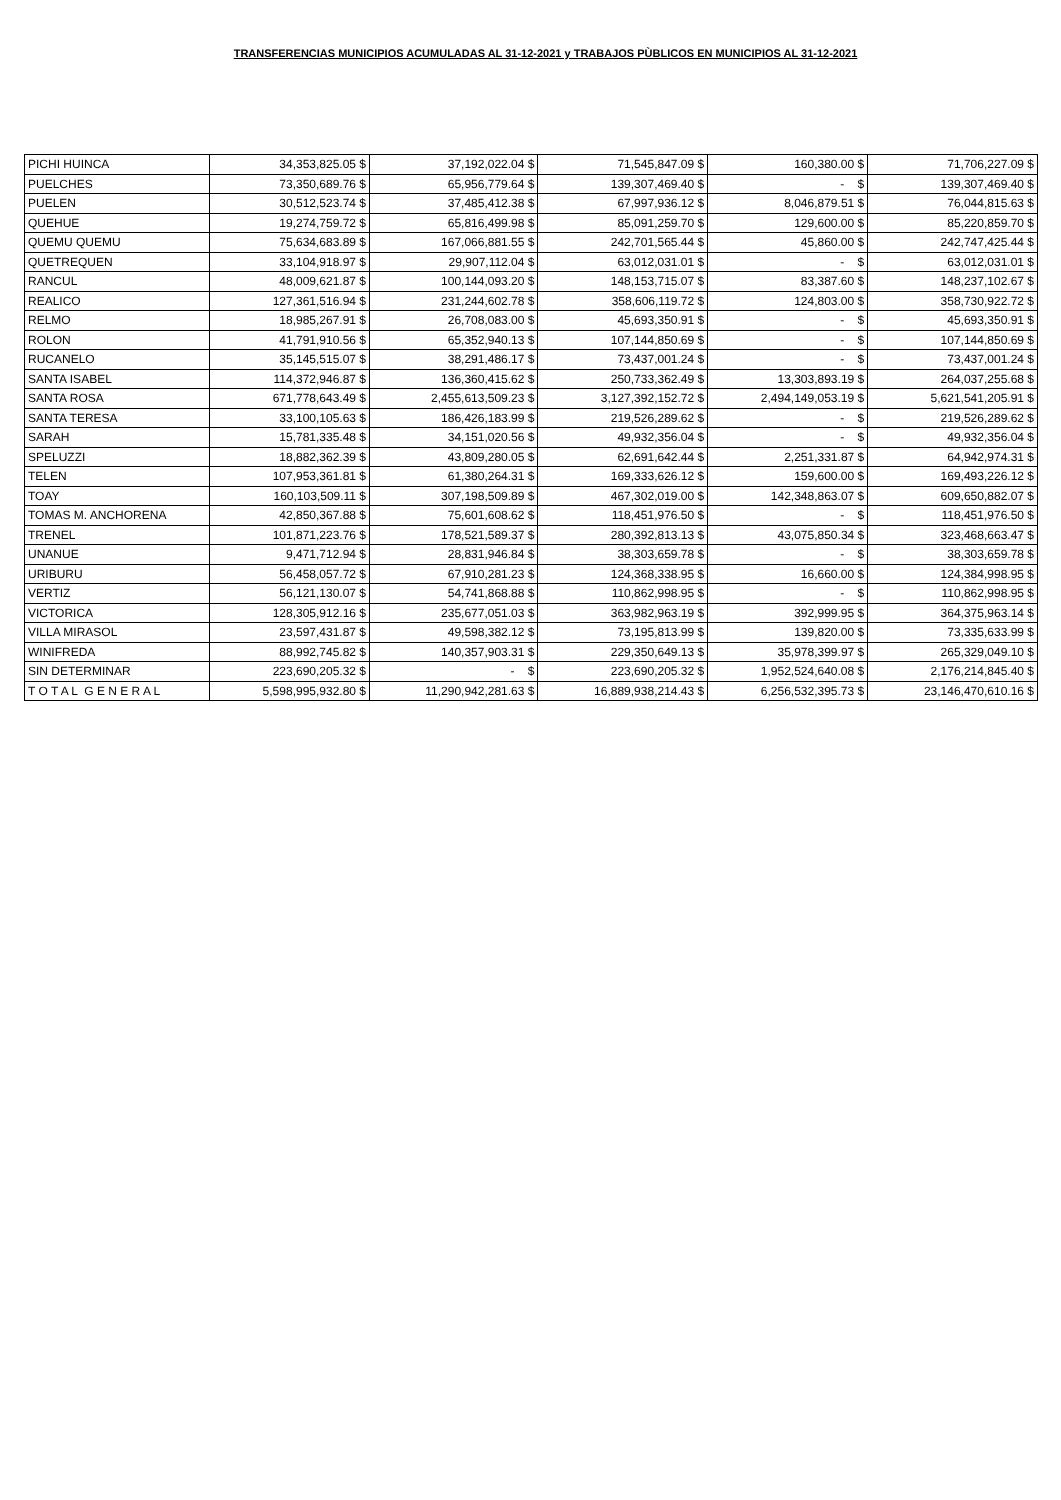TRANSFERENCIAS MUNICIPIOS ACUMULADAS AL 31-12-2021 y TRABAJOS PÙBLICOS EN MUNICIPIOS AL 31-12-2021
| PICHI HUINCA | 34,353,825.05 $ | 37,192,022.04 $ | 71,545,847.09 $ | 160,380.00 $ | 71,706,227.09 $ |
| PUELCHES | 73,350,689.76 $ | 65,956,779.64 $ | 139,307,469.40 $ | - $ | 139,307,469.40 $ |
| PUELEN | 30,512,523.74 $ | 37,485,412.38 $ | 67,997,936.12 $ | 8,046,879.51 $ | 76,044,815.63 $ |
| QUEHUE | 19,274,759.72 $ | 65,816,499.98 $ | 85,091,259.70 $ | 129,600.00 $ | 85,220,859.70 $ |
| QUEMU QUEMU | 75,634,683.89 $ | 167,066,881.55 $ | 242,701,565.44 $ | 45,860.00 $ | 242,747,425.44 $ |
| QUETREQUEN | 33,104,918.97 $ | 29,907,112.04 $ | 63,012,031.01 $ | - $ | 63,012,031.01 $ |
| RANCUL | 48,009,621.87 $ | 100,144,093.20 $ | 148,153,715.07 $ | 83,387.60 $ | 148,237,102.67 $ |
| REALICO | 127,361,516.94 $ | 231,244,602.78 $ | 358,606,119.72 $ | 124,803.00 $ | 358,730,922.72 $ |
| RELMO | 18,985,267.91 $ | 26,708,083.00 $ | 45,693,350.91 $ | - $ | 45,693,350.91 $ |
| ROLON | 41,791,910.56 $ | 65,352,940.13 $ | 107,144,850.69 $ | - $ | 107,144,850.69 $ |
| RUCANELO | 35,145,515.07 $ | 38,291,486.17 $ | 73,437,001.24 $ | - $ | 73,437,001.24 $ |
| SANTA ISABEL | 114,372,946.87 $ | 136,360,415.62 $ | 250,733,362.49 $ | 13,303,893.19 $ | 264,037,255.68 $ |
| SANTA ROSA | 671,778,643.49 $ | 2,455,613,509.23 $ | 3,127,392,152.72 $ | 2,494,149,053.19 $ | 5,621,541,205.91 $ |
| SANTA TERESA | 33,100,105.63 $ | 186,426,183.99 $ | 219,526,289.62 $ | - $ | 219,526,289.62 $ |
| SARAH | 15,781,335.48 $ | 34,151,020.56 $ | 49,932,356.04 $ | - $ | 49,932,356.04 $ |
| SPELUZZI | 18,882,362.39 $ | 43,809,280.05 $ | 62,691,642.44 $ | 2,251,331.87 $ | 64,942,974.31 $ |
| TELEN | 107,953,361.81 $ | 61,380,264.31 $ | 169,333,626.12 $ | 159,600.00 $ | 169,493,226.12 $ |
| TOAY | 160,103,509.11 $ | 307,198,509.89 $ | 467,302,019.00 $ | 142,348,863.07 $ | 609,650,882.07 $ |
| TOMAS M. ANCHORENA | 42,850,367.88 $ | 75,601,608.62 $ | 118,451,976.50 $ | - $ | 118,451,976.50 $ |
| TRENEL | 101,871,223.76 $ | 178,521,589.37 $ | 280,392,813.13 $ | 43,075,850.34 $ | 323,468,663.47 $ |
| UNANUE | 9,471,712.94 $ | 28,831,946.84 $ | 38,303,659.78 $ | - $ | 38,303,659.78 $ |
| URIBURU | 56,458,057.72 $ | 67,910,281.23 $ | 124,368,338.95 $ | 16,660.00 $ | 124,384,998.95 $ |
| VERTIZ | 56,121,130.07 $ | 54,741,868.88 $ | 110,862,998.95 $ | - $ | 110,862,998.95 $ |
| VICTORICA | 128,305,912.16 $ | 235,677,051.03 $ | 363,982,963.19 $ | 392,999.95 $ | 364,375,963.14 $ |
| VILLA MIRASOL | 23,597,431.87 $ | 49,598,382.12 $ | 73,195,813.99 $ | 139,820.00 $ | 73,335,633.99 $ |
| WINIFREDA | 88,992,745.82 $ | 140,357,903.31 $ | 229,350,649.13 $ | 35,978,399.97 $ | 265,329,049.10 $ |
| SIN DETERMINAR | 223,690,205.32 $ | - $ | 223,690,205.32 $ | 1,952,524,640.08 $ | 2,176,214,845.40 $ |
| T O T A L G E N E R A L | 5,598,995,932.80 $ | 11,290,942,281.63 $ | 16,889,938,214.43 $ | 6,256,532,395.73 $ | 23,146,470,610.16 $ |